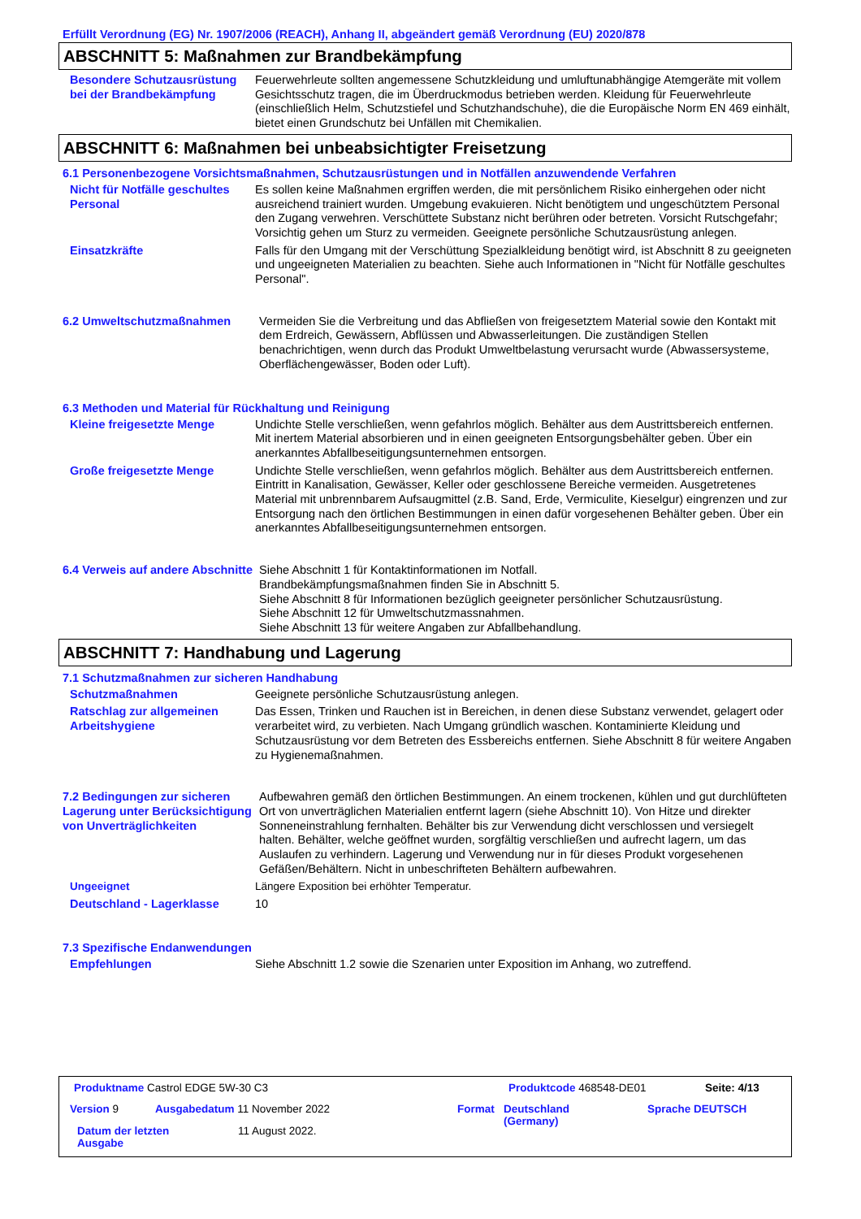Erfüllt Verordnung (EG) Nr. 1907/2006 (REACH), Anhang II, abgeändert gemäß Verordnung (EU) 2020/878
ABSCHNITT 5: Maßnahmen zur Brandbekämpfung
Besondere Schutzausrüstung bei der Brandbekämpfung
Feuerwehrleute sollten angemessene Schutzkleidung und umluftunabhängige Atemgeräte mit vollem Gesichtsschutz tragen, die im Überdruckmodus betrieben werden. Kleidung für Feuerwehrleute (einschließlich Helm, Schutzstiefel und Schutzhandschuhe), die die Europäische Norm EN 469 einhält, bietet einen Grundschutz bei Unfällen mit Chemikalien.
ABSCHNITT 6: Maßnahmen bei unbeabsichtigter Freisetzung
6.1 Personenbezogene Vorsichtsmaßnahmen, Schutzausrüstungen und in Notfällen anzuwendende Verfahren
Nicht für Notfälle geschultes Personal
Es sollen keine Maßnahmen ergriffen werden, die mit persönlichem Risiko einhergehen oder nicht ausreichend trainiert wurden. Umgebung evakuieren. Nicht benötigtem und ungeschütztem Personal den Zugang verwehren. Verschüttete Substanz nicht berühren oder betreten. Vorsicht Rutschgefahr; Vorsichtig gehen um Sturz zu vermeiden. Geeignete persönliche Schutzausrüstung anlegen.
Einsatzkräfte Falls für den Umgang mit der Verschüttung Spezialkleidung benötigt wird, ist Abschnitt 8 zu geeigneten und ungeeigneten Materialien zu beachten. Siehe auch Informationen in "Nicht für Notfälle geschultes Personal".
6.2 Umweltschutzmaßnahmen Vermeiden Sie die Verbreitung und das Abfließen von freigesetztem Material sowie den Kontakt mit dem Erdreich, Gewässern, Abflüssen und Abwasserleitungen. Die zuständigen Stellen benachrichtigen, wenn durch das Produkt Umweltbelastung verursacht wurde (Abwassersysteme, Oberflächengewässer, Boden oder Luft).
6.3 Methoden und Material für Rückhaltung und Reinigung
Kleine freigesetzte Menge Undichte Stelle verschließen, wenn gefahrlos möglich. Behälter aus dem Austrittsbereich entfernen. Mit inertem Material absorbieren und in einen geeigneten Entsorgungsbehälter geben. Über ein anerkanntes Abfallbeseitigungsunternehmen entsorgen.
Große freigesetzte Menge Undichte Stelle verschließen, wenn gefahrlos möglich. Behälter aus dem Austrittsbereich entfernen. Eintritt in Kanalisation, Gewässer, Keller oder geschlossene Bereiche vermeiden. Ausgetretenes Material mit unbrennbarem Aufsaugmittel (z.B. Sand, Erde, Vermiculite, Kieselgur) eingrenzen und zur Entsorgung nach den örtlichen Bestimmungen in einen dafür vorgesehenen Behälter geben. Über ein anerkanntes Abfallbeseitigungsunternehmen entsorgen.
6.4 Verweis auf andere Abschnitte
Siehe Abschnitt 1 für Kontaktinformationen im Notfall.
Brandbekämpfungsmaßnahmen finden Sie in Abschnitt 5.
Siehe Abschnitt 8 für Informationen bezüglich geeigneter persönlicher Schutzausrüstung.
Siehe Abschnitt 12 für Umweltschutzmassnahmen.
Siehe Abschnitt 13 für weitere Angaben zur Abfallbehandlung.
ABSCHNITT 7: Handhabung und Lagerung
7.1 Schutzmaßnahmen zur sicheren Handhabung
Schutzmaßnahmen Geeignete persönliche Schutzausrüstung anlegen.
Ratschlag zur allgemeinen Arbeitshygiene
Das Essen, Trinken und Rauchen ist in Bereichen, in denen diese Substanz verwendet, gelagert oder verarbeitet wird, zu verbieten. Nach Umgang gründlich waschen. Kontaminierte Kleidung und Schutzausrüstung vor dem Betreten des Essbereichs entfernen. Siehe Abschnitt 8 für weitere Angaben zu Hygienemaßnahmen.
7.2 Bedingungen zur sicheren Lagerung unter Berücksichtigung von Unverträglichkeiten
Aufbewahren gemäß den örtlichen Bestimmungen. An einem trockenen, kühlen und gut durchlüfteten Ort von unverträglichen Materialien entfernt lagern (siehe Abschnitt 10). Von Hitze und direkter Sonneneinstrahlung fernhalten. Behälter bis zur Verwendung dicht verschlossen und versiegelt halten. Behälter, welche geöffnet wurden, sorgfältig verschließen und aufrecht lagern, um das Auslaufen zu verhindern. Lagerung und Verwendung nur in für dieses Produkt vorgesehenen Gefäßen/Behältern. Nicht in unbeschrifteten Behältern aufbewahren.
Ungeeignet Längere Exposition bei erhöhter Temperatur.
Deutschland - Lagerklasse 10
7.3 Spezifische Endanwendungen
Empfehlungen Siehe Abschnitt 1.2 sowie die Szenarien unter Exposition im Anhang, wo zutreffend.
Produktname Castrol EDGE 5W-30 C3
Produktcode 468548-DE01 Seite: 4/13
Version 9 Ausgabedatum 11 November 2022 Format
Deutschland
(Germany)
Sprache DEUTSCH
Datum der letzten
Ausgabe
11 August 2022.